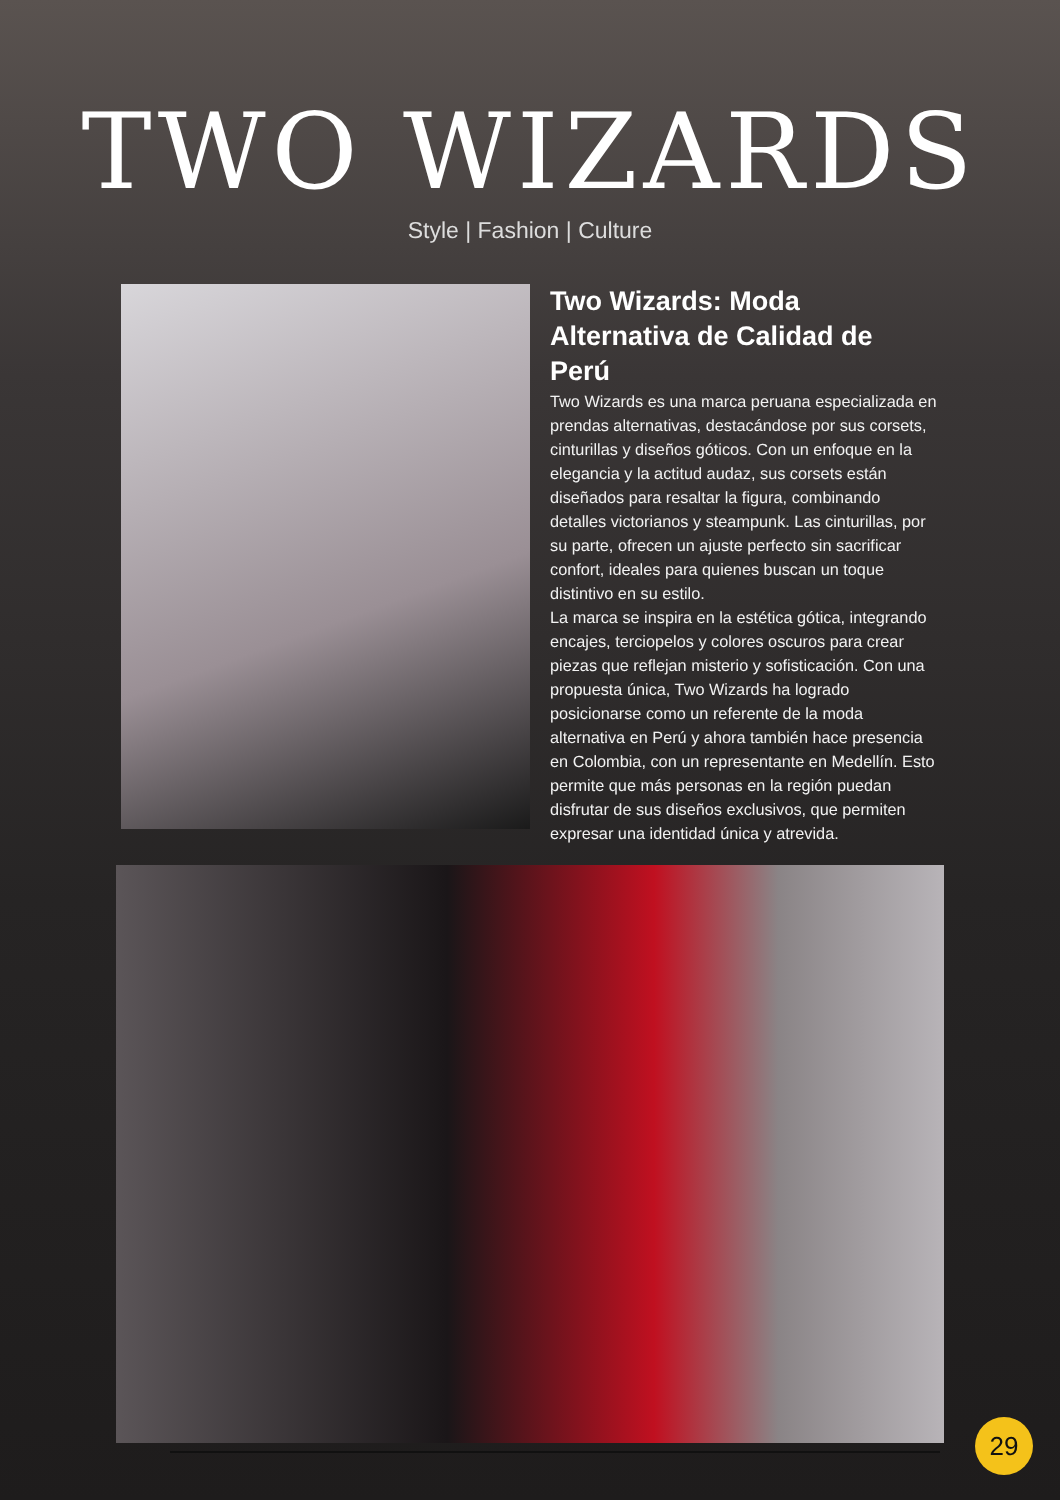TWO WIZARDS
Style | Fashion | Culture
Two Wizards: Moda Alternativa de Calidad de Perú
Two Wizards es una marca peruana especializada en prendas alternativas, destacándose por sus corsets, cinturillas y diseños góticos. Con un enfoque en la elegancia y la actitud audaz, sus corsets están diseñados para resaltar la figura, combinando detalles victorianos y steampunk. Las cinturillas, por su parte, ofrecen un ajuste perfecto sin sacrificar confort, ideales para quienes buscan un toque distintivo en su estilo.
La marca se inspira en la estética gótica, integrando encajes, terciopelos y colores oscuros para crear piezas que reflejan misterio y sofisticación. Con una propuesta única, Two Wizards ha logrado posicionarse como un referente de la moda alternativa en Perú y ahora también hace presencia en Colombia, con un representante en Medellín. Esto permite que más personas en la región puedan disfrutar de sus diseños exclusivos, que permiten expresar una identidad única y atrevida.
29